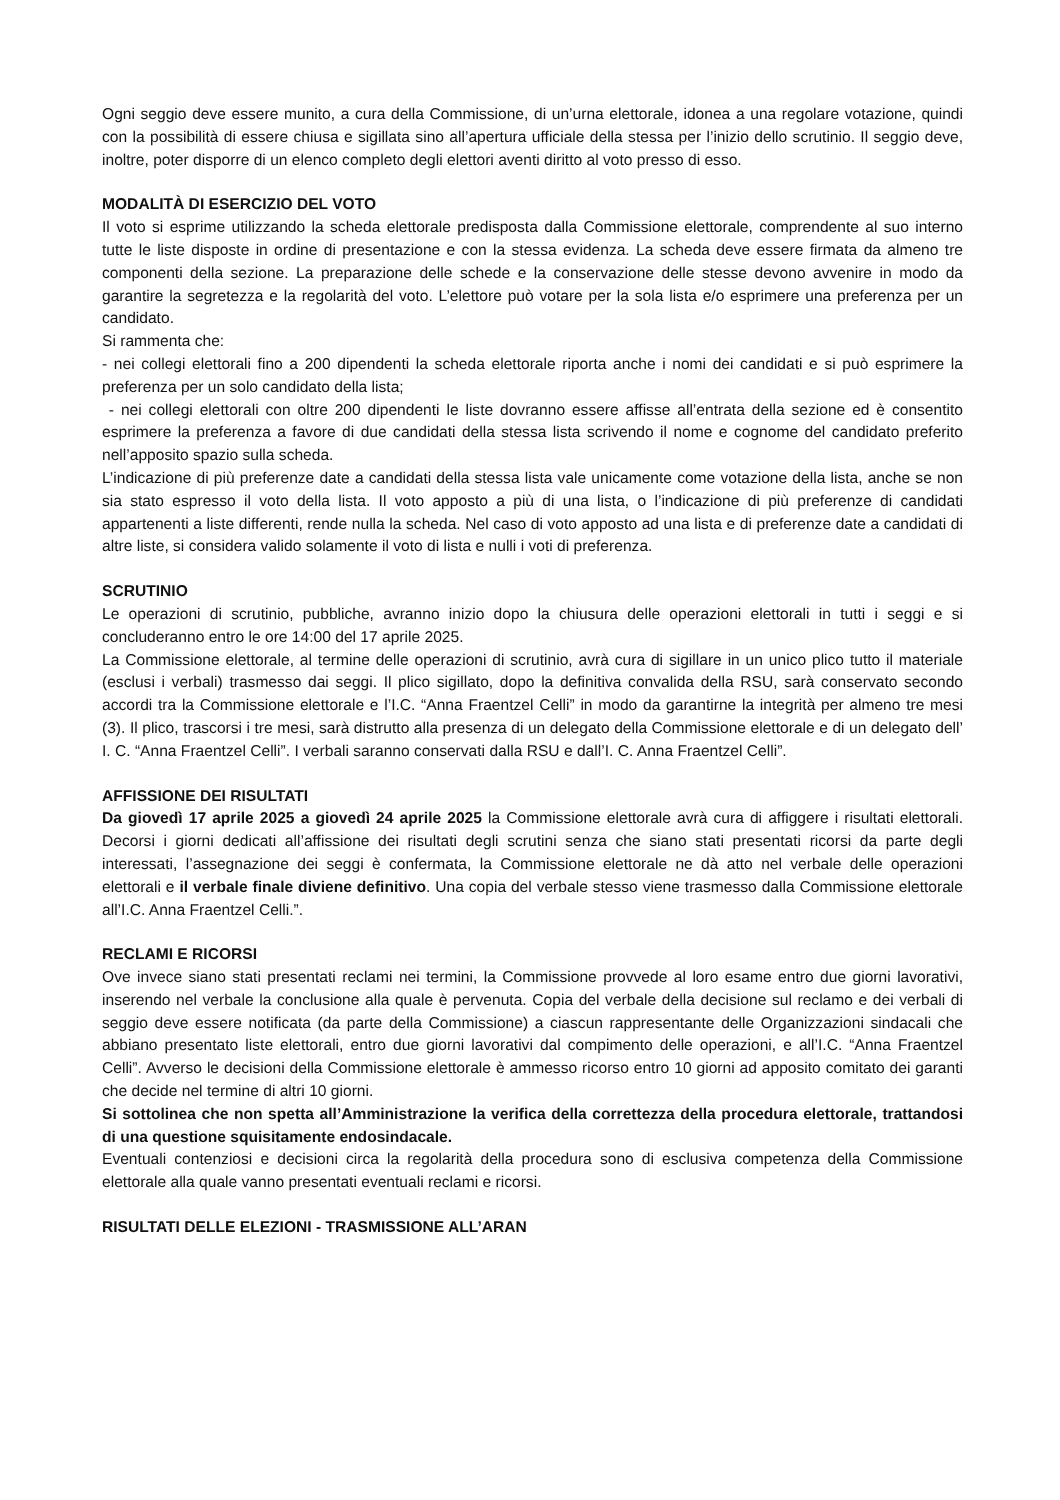Ogni seggio deve essere munito, a cura della Commissione, di un’urna elettorale, idonea a una regolare votazione, quindi con la possibilità di essere chiusa e sigillata sino all’apertura ufficiale della stessa per l’inizio dello scrutinio. Il seggio deve, inoltre, poter disporre di un elenco completo degli elettori aventi diritto al voto presso di esso.
MODALITÀ DI ESERCIZIO DEL VOTO
Il voto si esprime utilizzando la scheda elettorale predisposta dalla Commissione elettorale, comprendente al suo interno tutte le liste disposte in ordine di presentazione e con la stessa evidenza. La scheda deve essere firmata da almeno tre componenti della sezione. La preparazione delle schede e la conservazione delle stesse devono avvenire in modo da garantire la segretezza e la regolarità del voto. L’elettore può votare per la sola lista e/o esprimere una preferenza per un candidato.
Si rammenta che:
- nei collegi elettorali fino a 200 dipendenti la scheda elettorale riporta anche i nomi dei candidati e si può esprimere la preferenza per un solo candidato della lista;
- nei collegi elettorali con oltre 200 dipendenti le liste dovranno essere affisse all’entrata della sezione ed è consentito esprimere la preferenza a favore di due candidati della stessa lista scrivendo il nome e cognome del candidato preferito nell’apposito spazio sulla scheda.
L’indicazione di più preferenze date a candidati della stessa lista vale unicamente come votazione della lista, anche se non sia stato espresso il voto della lista. Il voto apposto a più di una lista, o l’indicazione di più preferenze di candidati appartenenti a liste differenti, rende nulla la scheda. Nel caso di voto apposto ad una lista e di preferenze date a candidati di altre liste, si considera valido solamente il voto di lista e nulli i voti di preferenza.
SCRUTINIO
Le operazioni di scrutinio, pubbliche, avranno inizio dopo la chiusura delle operazioni elettorali in tutti i seggi e si concluderanno entro le ore 14:00 del 17 aprile 2025.
La Commissione elettorale, al termine delle operazioni di scrutinio, avrà cura di sigillare in un unico plico tutto il materiale (esclusi i verbali) trasmesso dai seggi. Il plico sigillato, dopo la definitiva convalida della RSU, sarà conservato secondo accordi tra la Commissione elettorale e l’I.C. “Anna Fraentzel Celli” in modo da garantirne la integrità per almeno tre mesi (3). Il plico, trascorsi i tre mesi, sarà distrutto alla presenza di un delegato della Commissione elettorale e di un delegato dell’ I. C. “Anna Fraentzel Celli”. I verbali saranno conservati dalla RSU e dall’I. C. Anna Fraentzel Celli”.
AFFISSIONE DEI RISULTATI
Da giovedì 17 aprile 2025 a giovedì 24 aprile 2025 la Commissione elettorale avrà cura di affiggere i risultati elettorali. Decorsi i giorni dedicati all’affissione dei risultati degli scrutini senza che siano stati presentati ricorsi da parte degli interessati, l’assegnazione dei seggi è confermata, la Commissione elettorale ne dà atto nel verbale delle operazioni elettorali e il verbale finale diviene definitivo. Una copia del verbale stesso viene trasmesso dalla Commissione elettorale all’I.C. Anna Fraentzel Celli.”.
RECLAMI E RICORSI
Ove invece siano stati presentati reclami nei termini, la Commissione provvede al loro esame entro due giorni lavorativi, inserendo nel verbale la conclusione alla quale è pervenuta. Copia del verbale della decisione sul reclamo e dei verbali di seggio deve essere notificata (da parte della Commissione) a ciascun rappresentante delle Organizzazioni sindacali che abbiano presentato liste elettorali, entro due giorni lavorativi dal compimento delle operazioni, e all’I.C. “Anna Fraentzel Celli”. Avverso le decisioni della Commissione elettorale è ammesso ricorso entro 10 giorni ad apposito comitato dei garanti che decide nel termine di altri 10 giorni.
Si sottolinea che non spetta all’Amministrazione la verifica della correttezza della procedura elettorale, trattandosi di una questione squisitamente endosindacale.
Eventuali contenziosi e decisioni circa la regolarità della procedura sono di esclusiva competenza della Commissione elettorale alla quale vanno presentati eventuali reclami e ricorsi.
RISULTATI DELLE ELEZIONI - TRASMISSIONE ALL’ARAN